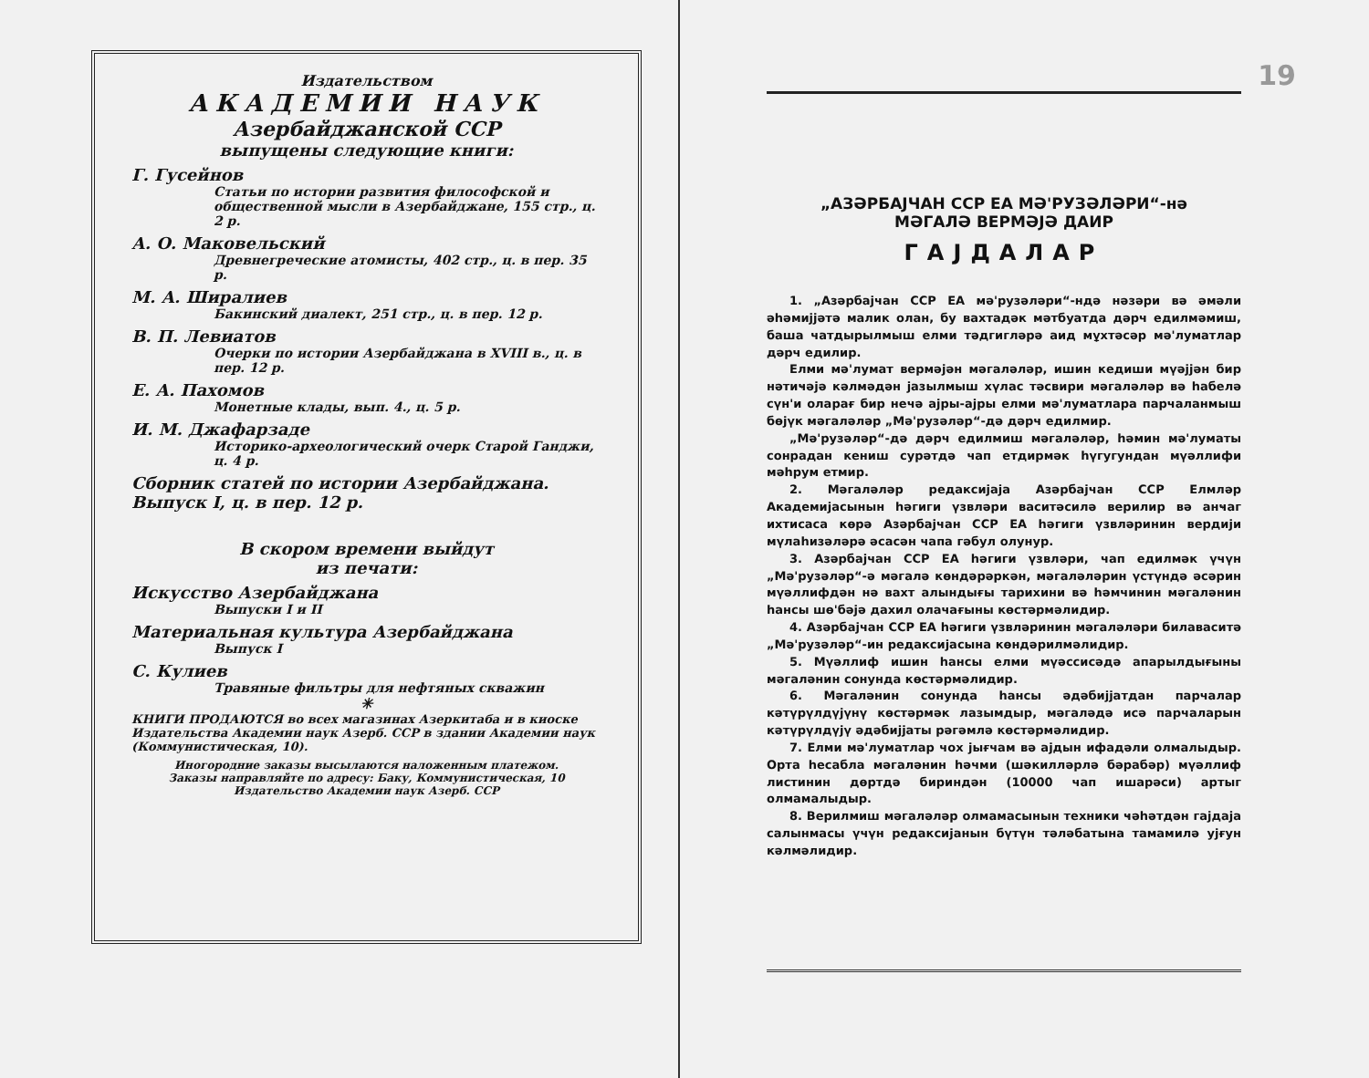Издательством
АКАДЕМИИ НАУК
Азербайджанской ССР
выпущены следующие книги:
Г. Гусейнов
Статьи по истории развития философской и общественной мысли в Азербайджане, 155 стр., ц. 2 р.
А. О. Маковельский
Древнегреческие атомисты, 402 стр., ц. в пер. 35 р.
М. А. Ширалиев
Бакинский диалект, 251 стр., ц. в пер. 12 р.
В. П. Левиатов
Очерки по истории Азербайджана в XVIII в., ц. в пер. 12 р.
Е. А. Пахомов
Монетные клады, вып. 4., ц. 5 р.
И. М. Джафарзаде
Историко-археологический очерк Старой Ганджи, ц. 4 р.
Сборник статей по истории Азербайджана. Выпуск I, ц. в пер. 12 р.
В скором времени выйдут
из печати:
Искусство Азербайджана
Выпуски I и II
Материальная культура Азербайджана
Выпуск I
С. Кулиев
Травяные фильтры для нефтяных скважин
✳
КНИГИ ПРОДАЮТСЯ во всех магазинах Азеркитаба и в киоске Издательства Академии наук Азерб. ССР в здании Академии наук (Коммунистическая, 10).
Иногородние заказы высылаются наложенным платежом.
Заказы направляйте по адресу: Баку, Коммунистическая, 10
Издательство Академии наук Азерб. ССР
19
„АЗӘРБАЈЧАН ССР ЕА МӘ'РУЗӘЛӘРИ“-нә
МӘГАЛӘ ВЕРМӘЈӘ ДАИР
ГАЈДАЛАР
1. „Азәрбајчан ССР ЕА мә'рузәләри“-ндә нәзәри вә әмәли әһәмијјәтә малик олан, бу вахтадәк мәтбуатда дәрч едилмәмиш, баша чатдырылмыш елми тәдгигләрә аид мұхтәсәр мә'луматлар дәрч едилир.
Елми мә'лумат вермәјән мәгаләләр, ишин кедиши мүәјјән бир нәтиҹәјә кәлмәдән јазылмыш хүлас тәсвири мәгаләләр вә һабелә сүн'и оларағ бир нечә ајры-ајры елми мә'луматлара парчаланмыш бөјүк мәгаләләр „Мә'рузәләр“-дә дәрч едилмир.
„Мә'рузәләр“-дә дәрч едилмиш мәгаләләр, һәмин мә'луматы сонрадан кениш сурәтдә чап етдирмәк һүгугундан мүәллифи мәһрум етмир.
2. Мәгаләләр редаксијаја Азәрбајчан ССР Елмләр Академијасынын һәгиги үзвләри васитәсилә верилир вә анҹаг ихтисаса көрә Азәрбајчан ССР ЕА һәгиги үзвләринин вердији мүлаһизәләрә әсасән чапа гәбул олунур.
3. Азәрбајчан ССР ЕА һәгиги үзвләри, чап едилмәк үчүн „Мә'рузәләр“-ә мәгалә көндәрәркән, мәгаләләрин үстүндә әсәрин мүәллифдән нә вахт алындығы тарихини вә һәмчинин мәгаләнин һансы шө'бәјә дахил олачағыны көстәрмәлидир.
4. Азәрбајчан ССР ЕА һәгиги үзвләринин мәгаләләри билаваситә „Мә'рузәләр“-ин редаксијасына көндәрилмәлидир.
5. Мүәллиф ишин һансы елми мүәссисәдә апарылдығыны мәгаләнин сонунда көстәрмәлидир.
6. Мәгаләнин сонунда һансы әдәбијјатдан парчалар кәтүрүлдүјүнү көстәрмәк лазымдыр, мәгаләдә исә парчаларын кәтүрүлдүјү әдәбијјаты рәгәмлә көстәрмәлидир.
7. Елми мә'луматлар чох јығчам вә ајдын ифадәли олмалыдыр. Орта һесабла мәгаләнин һәчми (шәкилләрлә бәрабәр) мүәллиф лис­тинин дөртдә бириндән (10000 чап ишарәси) артыг олмамалыдыр.
8. Верилмиш мәгаләләр олмамасынын техники ҹәһәтдән гајдаја салынмасы үчүн редаксијанын бүтүн тәләбатына тамамилә ујғун кәлмәлидир.